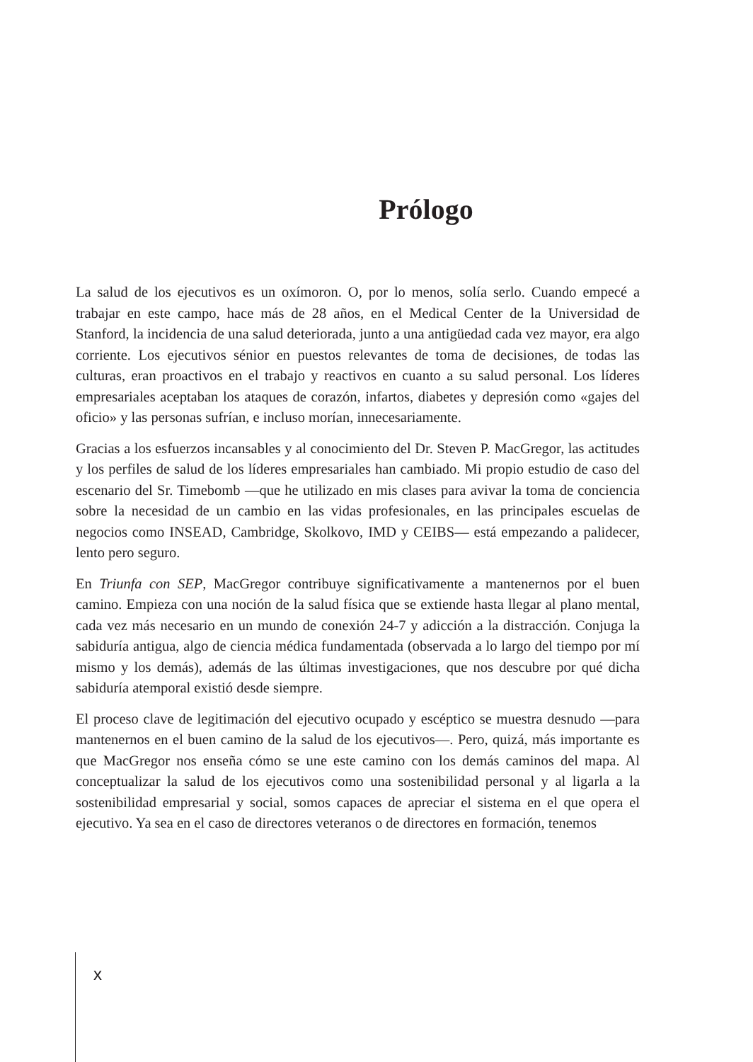Prólogo
La salud de los ejecutivos es un oxímoron. O, por lo menos, solía serlo. Cuando empecé a trabajar en este campo, hace más de 28 años, en el Medical Center de la Universidad de Stanford, la incidencia de una salud deteriorada, junto a una antigüedad cada vez mayor, era algo corriente. Los ejecutivos sénior en puestos relevantes de toma de decisiones, de todas las culturas, eran proactivos en el trabajo y reactivos en cuanto a su salud personal. Los líderes empresariales aceptaban los ataques de corazón, infartos, diabetes y depresión como «gajes del oficio» y las personas sufrían, e incluso morían, innecesariamente.
Gracias a los esfuerzos incansables y al conocimiento del Dr. Steven P. MacGregor, las actitudes y los perfiles de salud de los líderes empresariales han cambiado. Mi propio estudio de caso del escenario del Sr. Timebomb —que he utilizado en mis clases para avivar la toma de conciencia sobre la necesidad de un cambio en las vidas profesionales, en las principales escuelas de negocios como INSEAD, Cambridge, Skolkovo, IMD y CEIBS— está empezando a palidecer, lento pero seguro.
En Triunfa con SEP, MacGregor contribuye significativamente a mantenernos por el buen camino. Empieza con una noción de la salud física que se extiende hasta llegar al plano mental, cada vez más necesario en un mundo de conexión 24-7 y adicción a la distracción. Conjuga la sabiduría antigua, algo de ciencia médica fundamentada (observada a lo largo del tiempo por mí mismo y los demás), además de las últimas investigaciones, que nos descubre por qué dicha sabiduría atemporal existió desde siempre.
El proceso clave de legitimación del ejecutivo ocupado y escéptico se muestra desnudo —para mantenernos en el buen camino de la salud de los ejecutivos—. Pero, quizá, más importante es que MacGregor nos enseña cómo se une este camino con los demás caminos del mapa. Al conceptualizar la salud de los ejecutivos como una sostenibilidad personal y al ligarla a la sostenibilidad empresarial y social, somos capaces de apreciar el sistema en el que opera el ejecutivo. Ya sea en el caso de directores veteranos o de directores en formación, tenemos
x